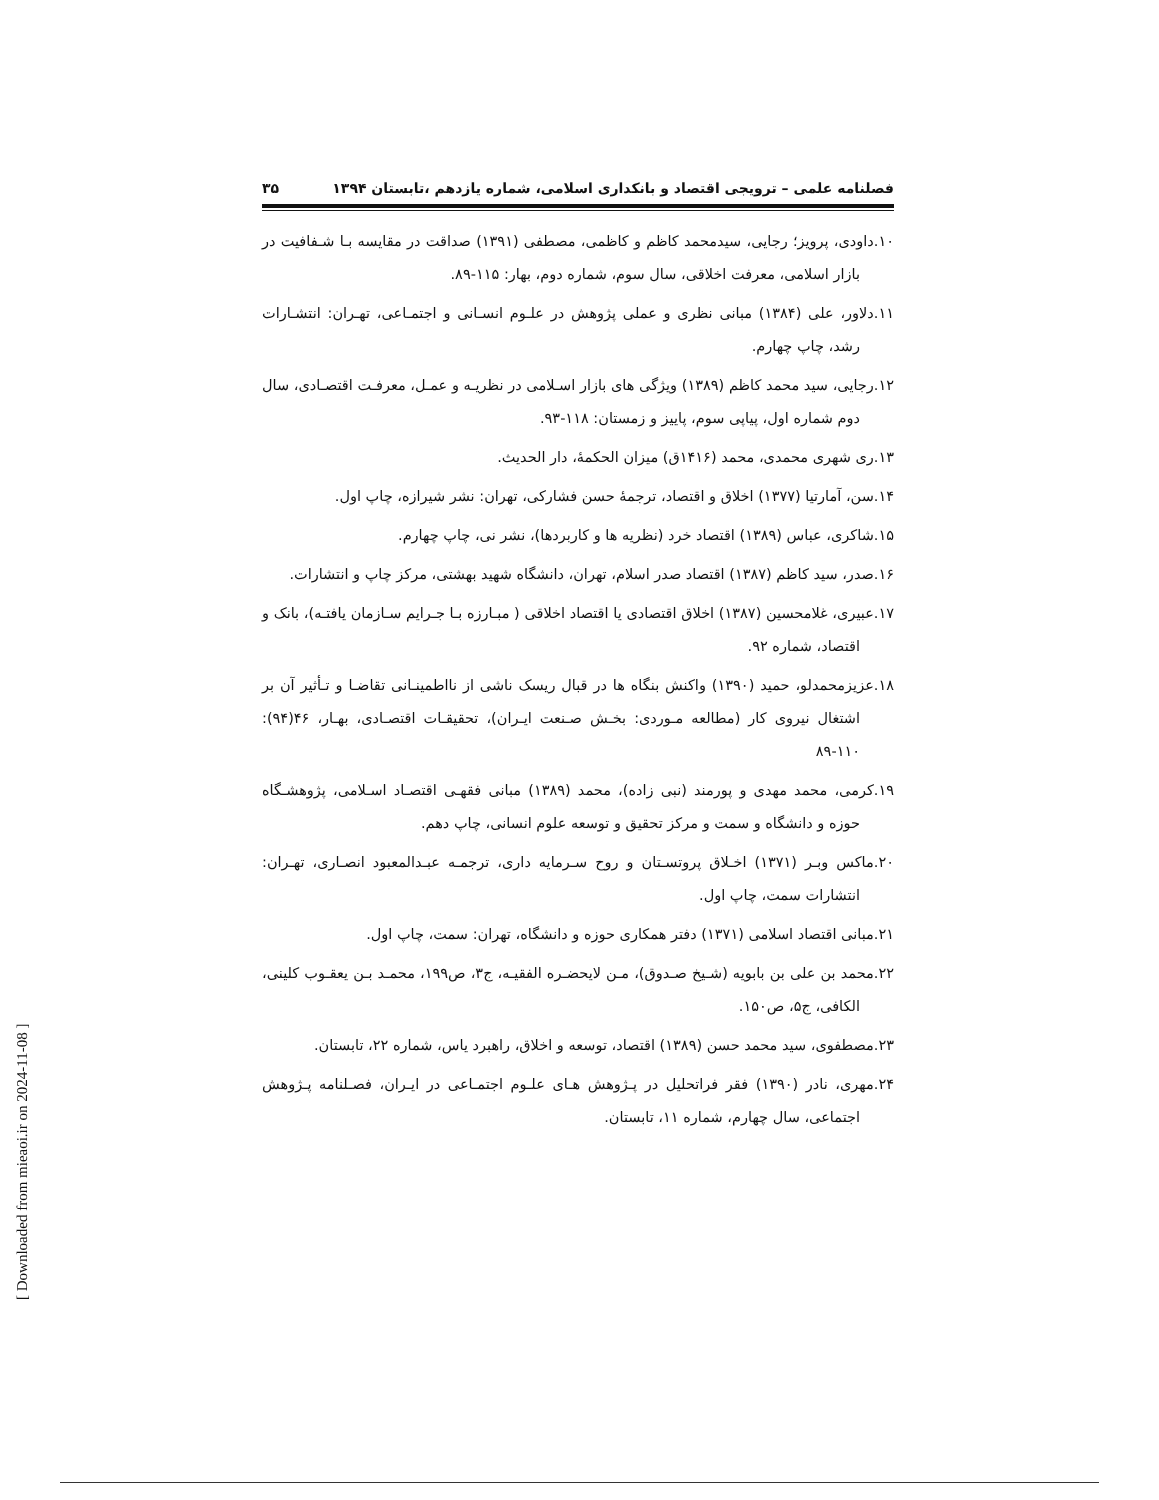فصلنامه علمی – ترویجی اقتصاد و بانکداری اسلامی، شماره یازدهم ،تابستان ۱۳۹۴ ۳۵
۱۰.داودی، پرویز؛ رجایی، سیدمحمد کاظم و کاظمی، مصطفی (۱۳۹۱) صداقت در مقایسه بـا شـفافیت در بازار اسلامی، معرفت اخلاقی، سال سوم، شماره دوم، بهار: ۱۱۵-۸۹.
۱۱.دلاور، علی (۱۳۸۴) مبانی نظری و عملی پژوهش در علـوم انسـانی و اجتمـاعی، تهـران: انتشـارات رشد، چاپ چهارم.
۱۲.رجایی، سید محمد کاظم (۱۳۸۹) ویژگی های بازار اسـلامی در نظریـه و عمـل، معرفـت اقتصـادی، سال دوم شماره اول، پیاپی سوم، پاییز و زمستان: ۱۱۸-۹۳.
۱۳.ری شهری محمدی، محمد (۱۴۱۶ق) میزان الحکمۀ، دار الحدیث.
۱۴.سن، آمارتیا (۱۳۷۷) اخلاق و اقتصاد، ترجمۀ حسن فشارکی، تهران: نشر شیرازه، چاپ اول.
۱۵.شاکری، عباس (۱۳۸۹) اقتصاد خرد (نظریه ها و کاربردها)، نشر نی، چاپ چهارم.
۱۶.صدر، سید کاظم (۱۳۸۷) اقتصاد صدر اسلام، تهران، دانشگاه شهید بهشتی، مرکز چاپ و انتشارات.
۱۷.عبیری، غلامحسین (۱۳۸۷) اخلاق اقتصادی یا اقتصاد اخلاقی ( مبـارزه بـا جـرایم سـازمان یافتـه)، بانک و اقتصاد، شماره ۹۲.
۱۸.عزیزمحمدلو، حمید (۱۳۹۰) واکنش بنگاه ها در قبال ریسک ناشی از نااطمینـانی تقاضـا و تـأثیر آن بر اشتغال نیروی کار (مطالعه مـوردی: بخـش صـنعت ایـران)، تحقیقـات اقتصـادی، بهـار، ۴۶(۹۴): ۱۱۰-۸۹
۱۹.کرمی، محمد مهدی و پورمند (نبی زاده)، محمد (۱۳۸۹) مبانی فقهـی اقتصـاد اسـلامی، پژوهشـگاه حوزه و دانشگاه و سمت و مرکز تحقیق و توسعه علوم انسانی، چاپ دهم.
۲۰.ماکس وبـر (۱۳۷۱) اخـلاق پروتسـتان و روح سـرمایه داری، ترجمـه عبـدالمعبود انصـاری، تهـران: انتشارات سمت، چاپ اول.
۲۱.مبانی اقتصاد اسلامی (۱۳۷۱) دفتر همکاری حوزه و دانشگاه، تهران: سمت، چاپ اول.
۲۲.محمد بن علی بن بابویه (شـیخ صـدوق)، مـن لایحضـره الفقیـه، ج۳، ص۱۹۹، محمـد بـن یعقـوب کلینی، الکافی، ج۵، ص۱۵۰.
۲۳.مصطفوی، سید محمد حسن (۱۳۸۹) اقتصاد، توسعه و اخلاق، راهبرد یاس، شماره ۲۲، تابستان.
۲۴.مهری، نادر (۱۳۹۰) فقر فراتحلیل در پـژوهش هـای علـوم اجتمـاعی در ایـران، فصـلنامه پـژوهش اجتماعی، سال چهارم، شماره ۱۱، تابستان.
[ Downloaded from mieaoi.ir on 2024-11-08 ]